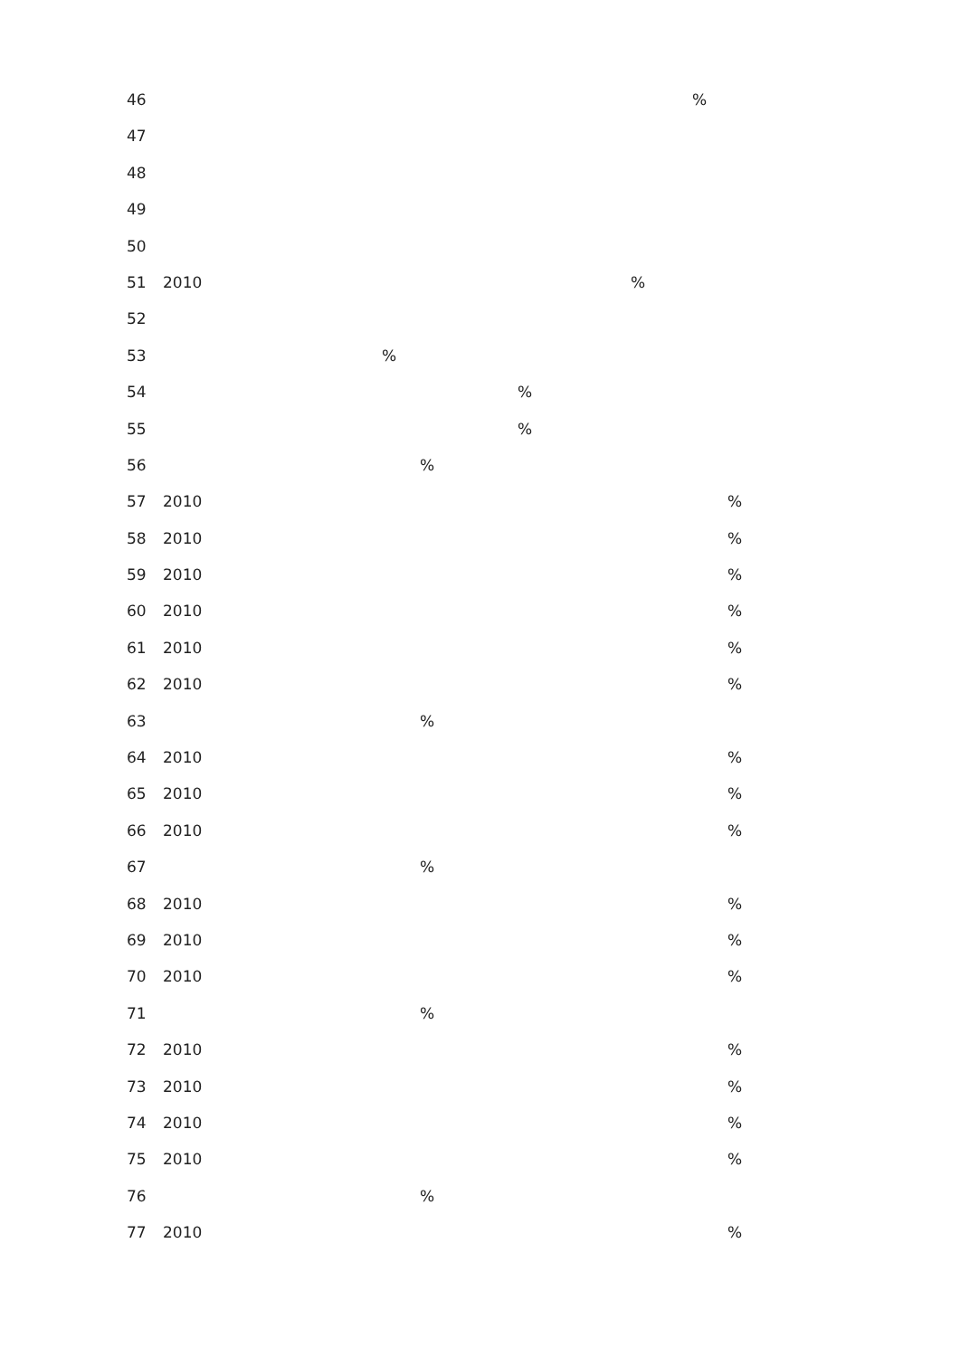46 %
47
48
49
50
51 2010 %
52
53 %
54 %
55 %
56 %
57 2010 %
58 2010 %
59 2010 %
60 2010 %
61 2010 %
62 2010 %
63 %
64 2010 %
65 2010 %
66 2010 %
67 %
68 2010 %
69 2010 %
70 2010 %
71 %
72 2010 %
73 2010 %
74 2010 %
75 2010 %
76 %
77 2010 %